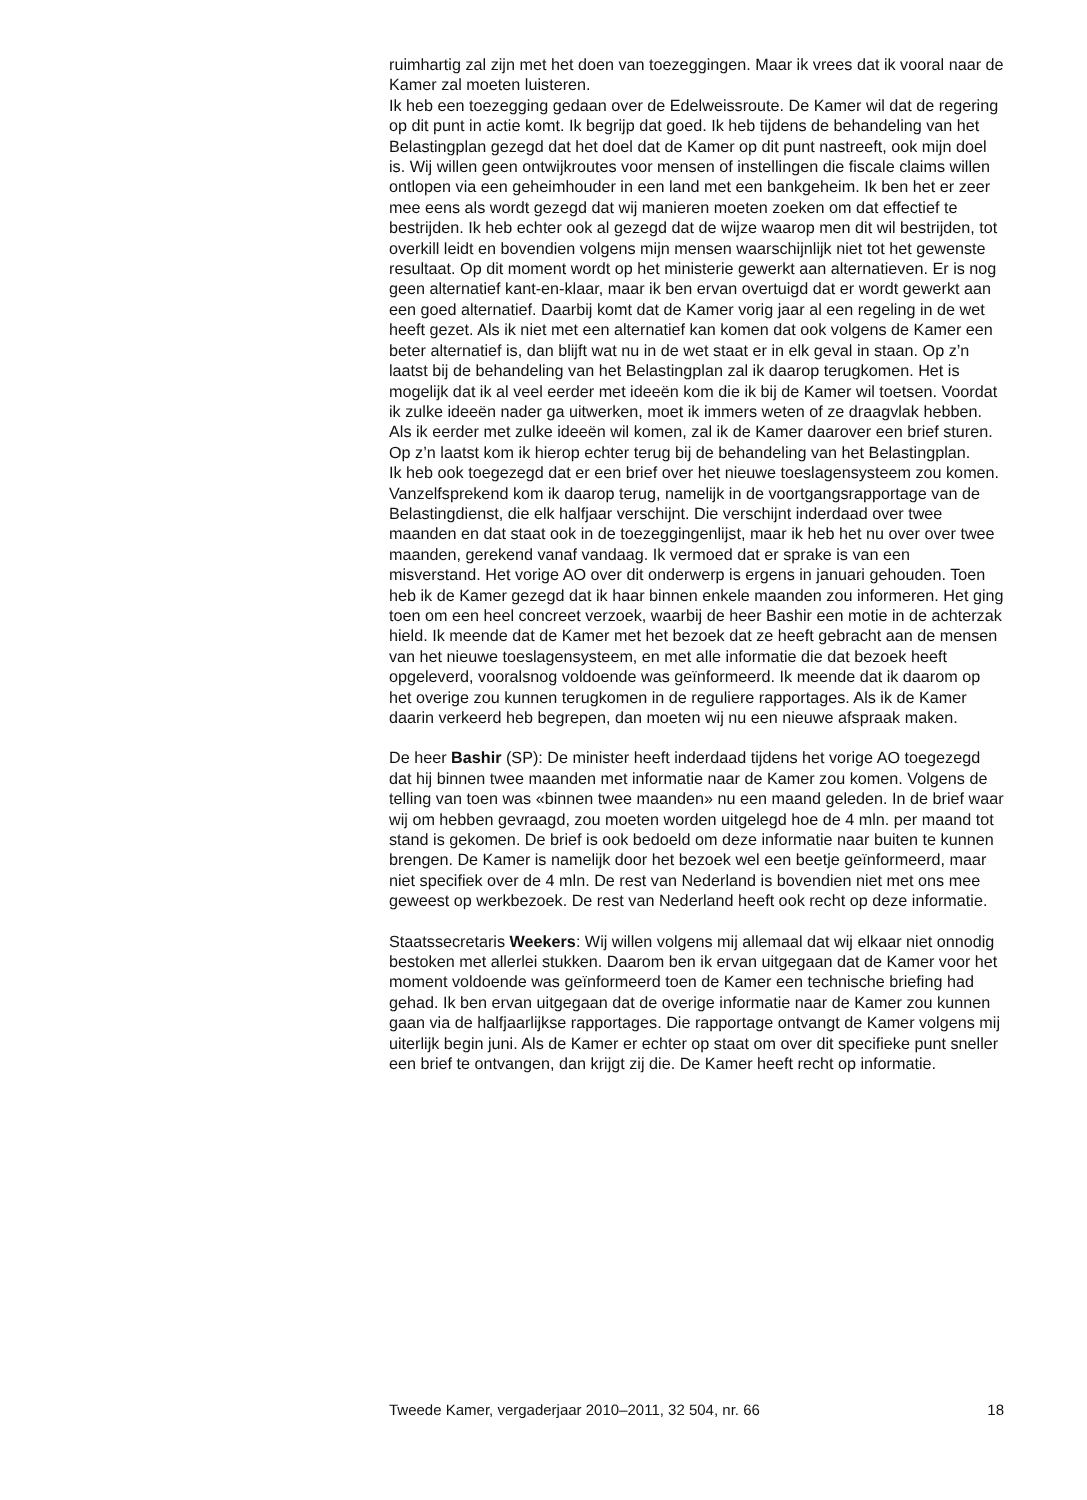ruimhartig zal zijn met het doen van toezeggingen. Maar ik vrees dat ik vooral naar de Kamer zal moeten luisteren.
Ik heb een toezegging gedaan over de Edelweissroute. De Kamer wil dat de regering op dit punt in actie komt. Ik begrijp dat goed. Ik heb tijdens de behandeling van het Belastingplan gezegd dat het doel dat de Kamer op dit punt nastreeft, ook mijn doel is. Wij willen geen ontwijkroutes voor mensen of instellingen die fiscale claims willen ontlopen via een geheimhouder in een land met een bankgeheim. Ik ben het er zeer mee eens als wordt gezegd dat wij manieren moeten zoeken om dat effectief te bestrijden. Ik heb echter ook al gezegd dat de wijze waarop men dit wil bestrijden, tot overkill leidt en bovendien volgens mijn mensen waarschijnlijk niet tot het gewenste resultaat. Op dit moment wordt op het ministerie gewerkt aan alternatieven. Er is nog geen alternatief kant-en-klaar, maar ik ben ervan overtuigd dat er wordt gewerkt aan een goed alternatief. Daarbij komt dat de Kamer vorig jaar al een regeling in de wet heeft gezet. Als ik niet met een alternatief kan komen dat ook volgens de Kamer een beter alternatief is, dan blijft wat nu in de wet staat er in elk geval in staan. Op z’n laatst bij de behandeling van het Belastingplan zal ik daarop terugkomen. Het is mogelijk dat ik al veel eerder met ideeën kom die ik bij de Kamer wil toetsen. Voordat ik zulke ideeën nader ga uitwerken, moet ik immers weten of ze draagvlak hebben. Als ik eerder met zulke ideeën wil komen, zal ik de Kamer daarover een brief sturen. Op z’n laatst kom ik hierop echter terug bij de behandeling van het Belastingplan.
Ik heb ook toegezegd dat er een brief over het nieuwe toeslagensysteem zou komen. Vanzelfsprekend kom ik daarop terug, namelijk in de voortgangsrapportage van de Belastingdienst, die elk halfjaar verschijnt. Die verschijnt inderdaad over twee maanden en dat staat ook in de toezeggingenlijst, maar ik heb het nu over over twee maanden, gerekend vanaf vandaag. Ik vermoed dat er sprake is van een misverstand. Het vorige AO over dit onderwerp is ergens in januari gehouden. Toen heb ik de Kamer gezegd dat ik haar binnen enkele maanden zou informeren. Het ging toen om een heel concreet verzoek, waarbij de heer Bashir een motie in de achterzak hield. Ik meende dat de Kamer met het bezoek dat ze heeft gebracht aan de mensen van het nieuwe toeslagensysteem, en met alle informatie die dat bezoek heeft opgeleverd, vooralsnog voldoende was geïnformeerd. Ik meende dat ik daarom op het overige zou kunnen terugkomen in de reguliere rapportages. Als ik de Kamer daarin verkeerd heb begrepen, dan moeten wij nu een nieuwe afspraak maken.
De heer Bashir (SP): De minister heeft inderdaad tijdens het vorige AO toegezegd dat hij binnen twee maanden met informatie naar de Kamer zou komen. Volgens de telling van toen was «binnen twee maanden» nu een maand geleden. In de brief waar wij om hebben gevraagd, zou moeten worden uitgelegd hoe de 4 mln. per maand tot stand is gekomen. De brief is ook bedoeld om deze informatie naar buiten te kunnen brengen. De Kamer is namelijk door het bezoek wel een beetje geïnformeerd, maar niet specifiek over de 4 mln. De rest van Nederland is bovendien niet met ons mee geweest op werkbezoek. De rest van Nederland heeft ook recht op deze informatie.
Staatssecretaris Weekers: Wij willen volgens mij allemaal dat wij elkaar niet onnodig bestoken met allerlei stukken. Daarom ben ik ervan uitgegaan dat de Kamer voor het moment voldoende was geïnformeerd toen de Kamer een technische briefing had gehad. Ik ben ervan uitgegaan dat de overige informatie naar de Kamer zou kunnen gaan via de halfjaarlijkse rapportages. Die rapportage ontvangt de Kamer volgens mij uiterlijk begin juni. Als de Kamer er echter op staat om over dit specifieke punt sneller een brief te ontvangen, dan krijgt zij die. De Kamer heeft recht op informatie.
Tweede Kamer, vergaderjaar 2010–2011, 32 504, nr. 66 18